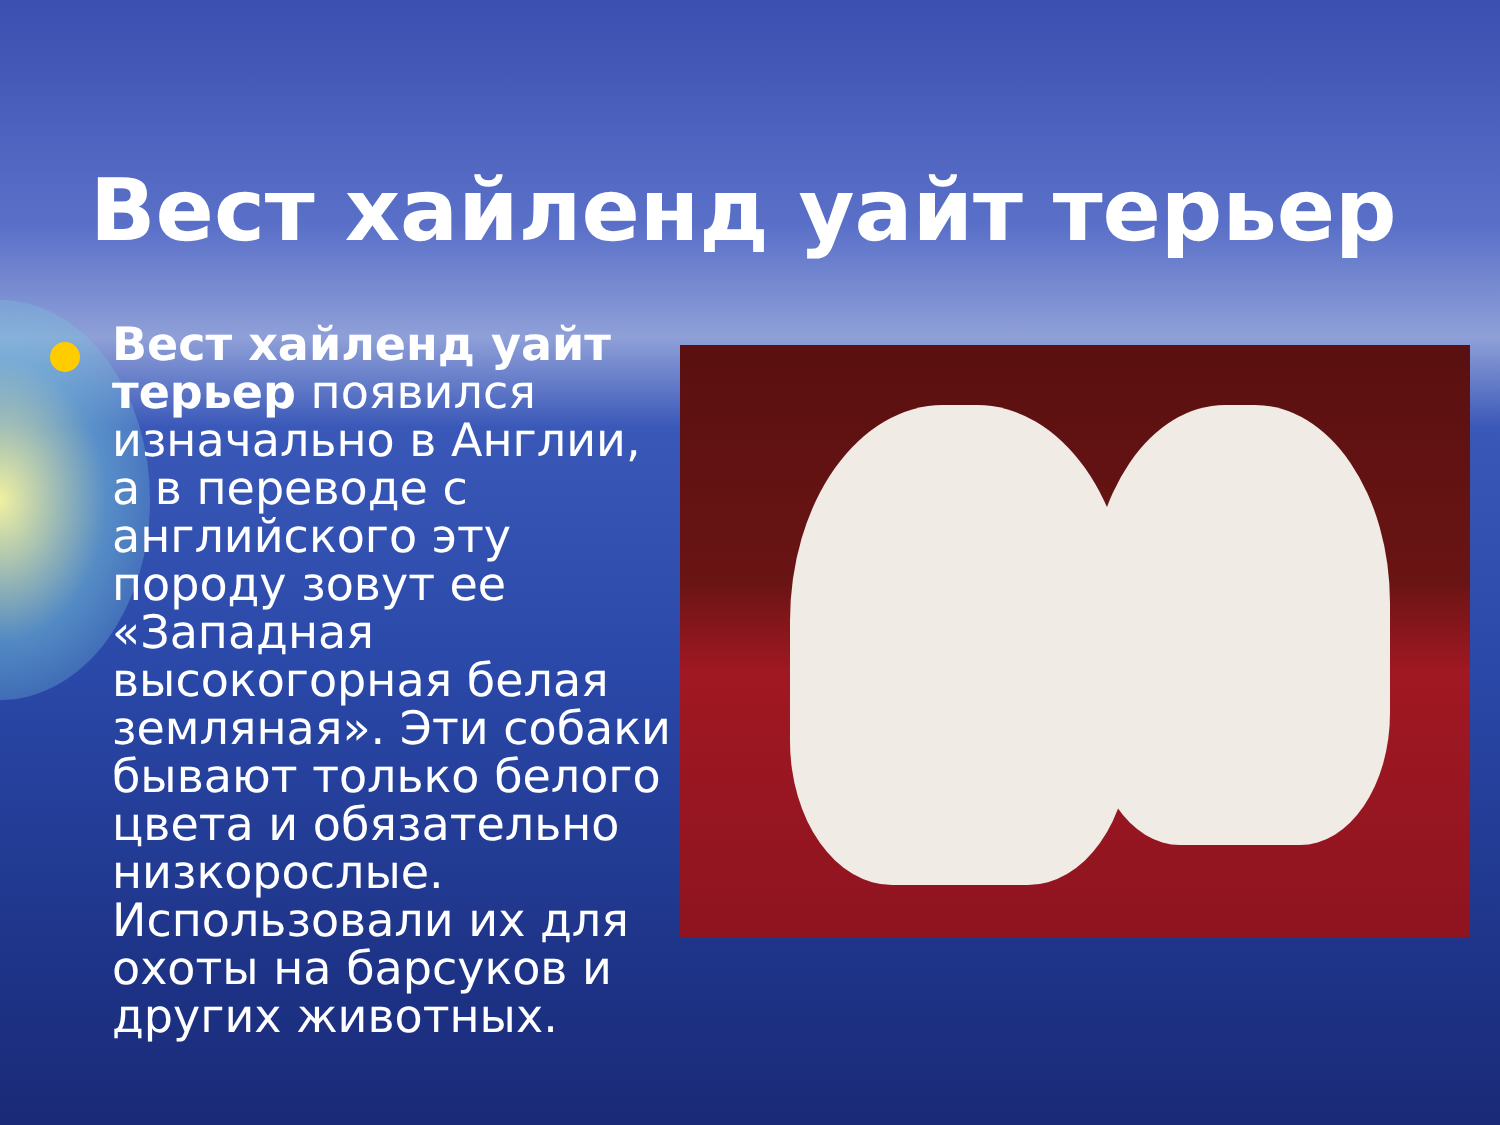Вест хайленд уайт терьер
Вест хайленд уайт терьер появился изначально в Англии, а в переводе с английского эту породу зовут ее «Западная высокогорная белая земляная». Эти собаки бывают только белого цвета и обязательно низкорослые. Использовали их для охоты на барсуков и других животных.